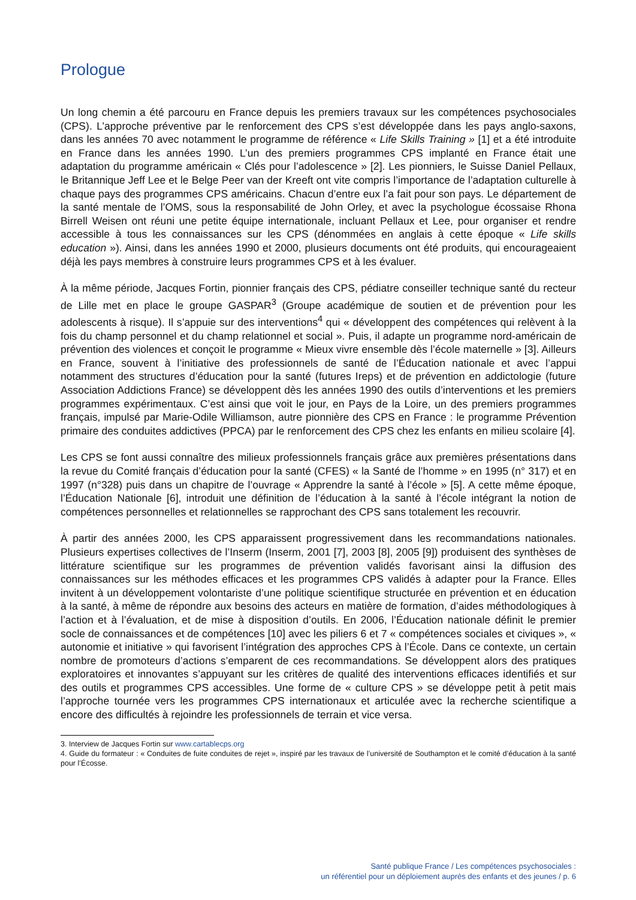Prologue
Un long chemin a été parcouru en France depuis les premiers travaux sur les compétences psychosociales (CPS). L’approche préventive par le renforcement des CPS s’est développée dans les pays anglo-saxons, dans les années 70 avec notamment le programme de référence « Life Skills Training » [1] et a été introduite en France dans les années 1990. L’un des premiers programmes CPS implanté en France était une adaptation du programme américain « Clés pour l’adolescence » [2]. Les pionniers, le Suisse Daniel Pellaux, le Britannique Jeff Lee et le Belge Peer van der Kreeft ont vite compris l’importance de l’adaptation culturelle à chaque pays des programmes CPS américains. Chacun d’entre eux l’a fait pour son pays. Le département de la santé mentale de l’OMS, sous la responsabilité de John Orley, et avec la psychologue écossaise Rhona Birrell Weisen ont réuni une petite équipe internationale, incluant Pellaux et Lee, pour organiser et rendre accessible à tous les connaissances sur les CPS (dénommées en anglais à cette époque « Life skills education »). Ainsi, dans les années 1990 et 2000, plusieurs documents ont été produits, qui encourageaient déjà les pays membres à construire leurs programmes CPS et à les évaluer.
À la même période, Jacques Fortin, pionnier français des CPS, pédiatre conseiller technique santé du recteur de Lille met en place le groupe GASPAR<sup>3</sup> (Groupe académique de soutien et de prévention pour les adolescents à risque). Il s’appuie sur des interventions<sup>4</sup> qui « développent des compétences qui relèvent à la fois du champ personnel et du champ relationnel et social ». Puis, il adapte un programme nord-américain de prévention des violences et conçoit le programme « Mieux vivre ensemble dès l’école maternelle » [3]. Ailleurs en France, souvent à l’initiative des professionnels de santé de l’Éducation nationale et avec l’appui notamment des structures d’éducation pour la santé (futures Ireps) et de prévention en addictologie (future Association Addictions France) se développent dès les années 1990 des outils d’interventions et les premiers programmes expérimentaux. C’est ainsi que voit le jour, en Pays de la Loire, un des premiers programmes français, impulsé par Marie-Odile Williamson, autre pionnière des CPS en France : le programme Prévention primaire des conduites addictives (PPCA) par le renforcement des CPS chez les enfants en milieu scolaire [4].
Les CPS se font aussi connaître des milieux professionnels français grâce aux premières présentations dans la revue du Comité français d’éducation pour la santé (CFES) « la Santé de l’homme » en 1995 (n° 317) et en 1997 (n°328) puis dans un chapitre de l’ouvrage « Apprendre la santé à l’école » [5]. A cette même époque, l’Éducation Nationale [6], introduit une définition de l’éducation à la santé à l’école intégrant la notion de compétences personnelles et relationnelles se rapprochant des CPS sans totalement les recouvrir.
À partir des années 2000, les CPS apparaissent progressivement dans les recommandations nationales. Plusieurs expertises collectives de l’Inserm (Inserm, 2001 [7], 2003 [8], 2005 [9]) produisent des synthèses de littérature scientifique sur les programmes de prévention validés favorisant ainsi la diffusion des connaissances sur les méthodes efficaces et les programmes CPS validés à adapter pour la France. Elles invitent à un développement volontariste d’une politique scientifique structurée en prévention et en éducation à la santé, à même de répondre aux besoins des acteurs en matière de formation, d’aides méthodologiques à l’action et à l’évaluation, et de mise à disposition d’outils. En 2006, l’Éducation nationale définit le premier socle de connaissances et de compétences [10] avec les piliers 6 et 7 « compétences sociales et civiques », « autonomie et initiative » qui favorisent l’intégration des approches CPS à l’École. Dans ce contexte, un certain nombre de promoteurs d’actions s’emparent de ces recommandations. Se développent alors des pratiques exploratoires et innovantes s’appuyant sur les critères de qualité des interventions efficaces identifiés et sur des outils et programmes CPS accessibles. Une forme de « culture CPS » se développe petit à petit mais l’approche tournée vers les programmes CPS internationaux et articulée avec la recherche scientifique a encore des difficultés à rejoindre les professionnels de terrain et vice versa.
3. Interview de Jacques Fortin sur www.cartablecps.org
4. Guide du formateur : « Conduites de fuite conduites de rejet », inspiré par les travaux de l’université de Southampton et le comité d’éducation à la santé pour l’Écosse.
Santé publique France / Les compétences psychosociales :
un référentiel pour un déploiement auprès des enfants et des jeunes / p. 6